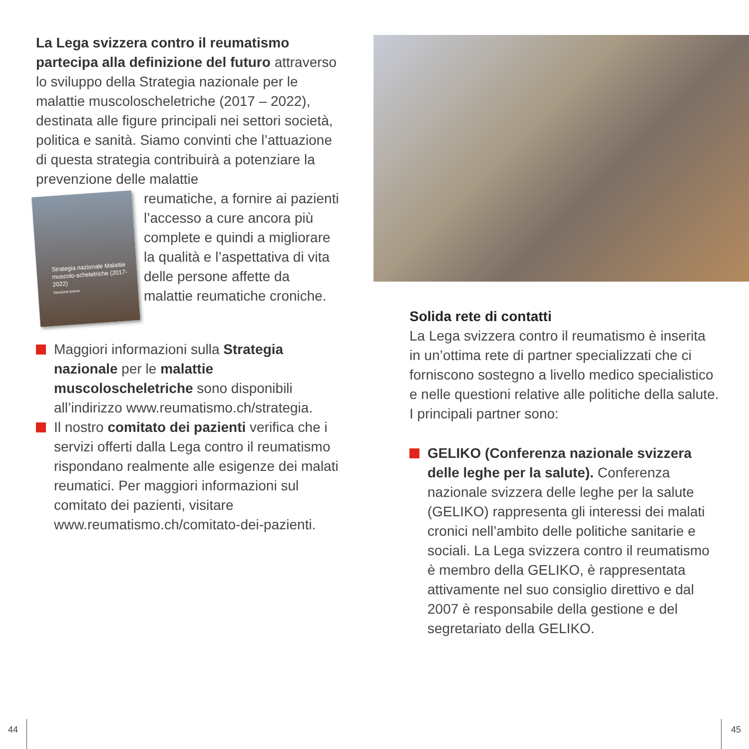La Lega svizzera contro il reumatismo partecipa alla definizione del futuro attraverso lo sviluppo della Strategia nazionale per le malattie muscoloscheletriche (2017 – 2022), destinata alle figure principali nei settori società, politica e sanità. Siamo convinti che l’attuazione di questa strategia contribuirà a potenziare la prevenzione delle malattie
Strategia nazionale Malattie muscolo-scheletriche (2017-2022)
Versione breve
reumatiche, a fornire ai pazienti l’accesso a cure ancora più complete e quindi a migliorare la qualità e l’aspettativa di vita delle persone affette da malattie reumatiche croniche.
Maggiori informazioni sulla Strategia nazionale per le malattie muscoloscheletriche sono disponibili all’indirizzo www.reumatismo.ch/strategia.
Il nostro comitato dei pazienti verifica che i servizi offerti dalla Lega contro il reumatismo rispondano realmente alle esigenze dei malati reumatici. Per maggiori informazioni sul comitato dei pazienti, visitare www.reumatismo.ch/comitato-dei-pazienti.
Solida rete di contatti
La Lega svizzera contro il reumatismo è inserita in un’ottima rete di partner specializzati che ci forniscono sostegno a livello medico specialistico e nelle questioni relative alle politiche della salute. I principali partner sono:
GELIKO (Conferenza nazionale svizzera delle leghe per la salute). Conferenza nazionale svizzera delle leghe per la salute (GELIKO) rappresenta gli interessi dei malati cronici nell’ambito delle politiche sanitarie e sociali. La Lega svizzera contro il reumatismo è membro della GELIKO, è rappresentata attivamente nel suo consiglio direttivo e dal 2007 è responsabile della gestione e del segretariato della GELIKO.
44 45